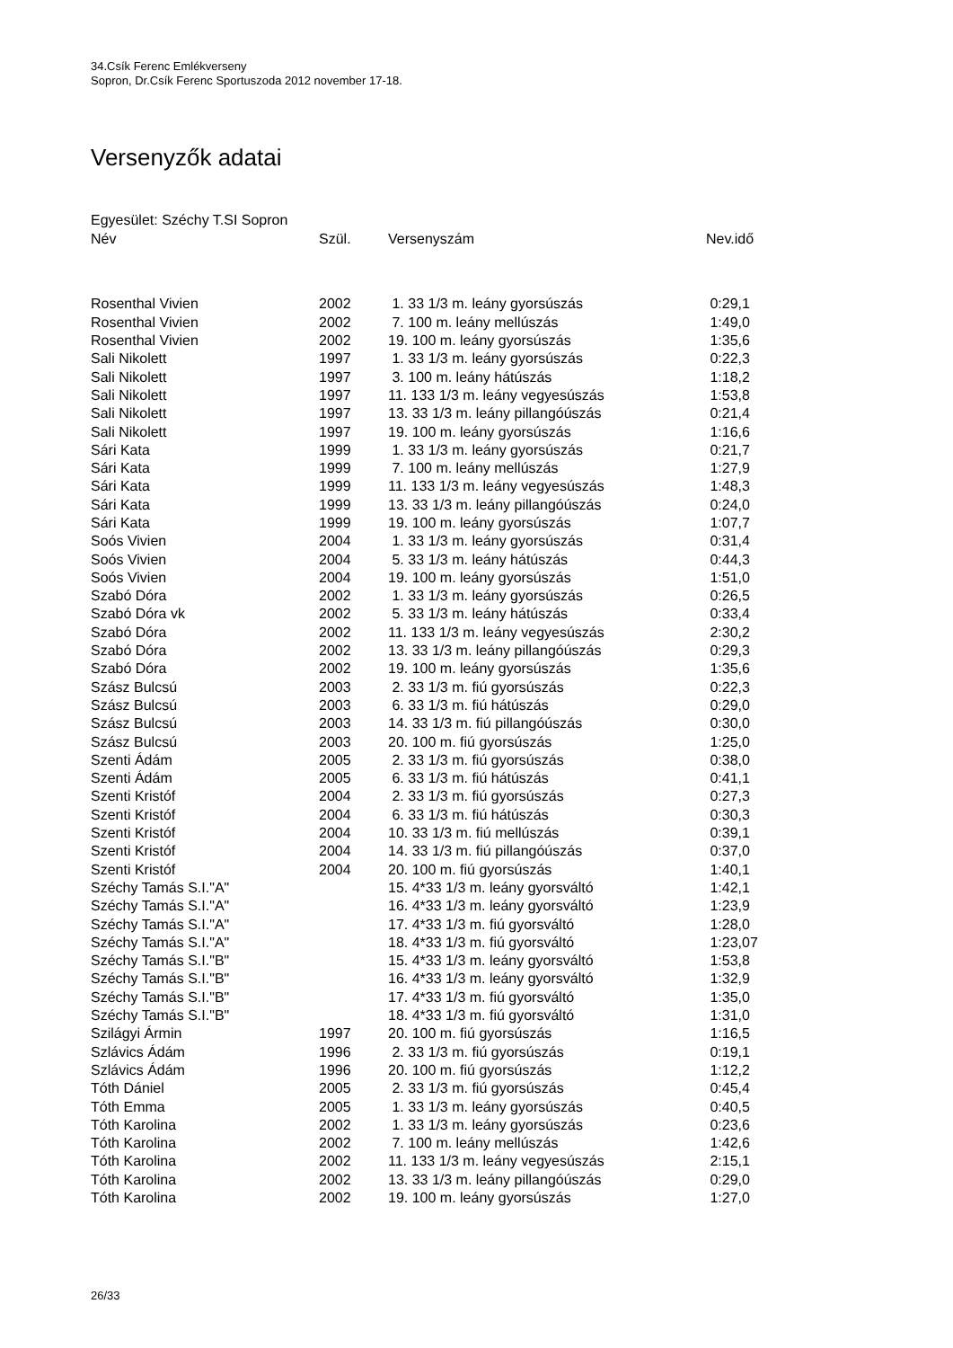34.Csík Ferenc Emlékverseny
Sopron, Dr.Csík Ferenc Sportuszoda 2012 november 17-18.
Versenyzők adatai
Egyesület: Széchy T.SI Sopron
| Név | Szül. | Versenyszám | Nev.idő |
| --- | --- | --- | --- |
| Rosenthal Vivien | 2002 | 1. 33 1/3 m. leány gyorsúszás | 0:29,1 |
| Rosenthal Vivien | 2002 | 7. 100 m. leány mellúszás | 1:49,0 |
| Rosenthal Vivien | 2002 | 19. 100 m. leány gyorsúszás | 1:35,6 |
| Sali Nikolett | 1997 | 1. 33 1/3 m. leány gyorsúszás | 0:22,3 |
| Sali Nikolett | 1997 | 3. 100 m. leány hátúszás | 1:18,2 |
| Sali Nikolett | 1997 | 11. 133 1/3 m. leány vegyesúszás | 1:53,8 |
| Sali Nikolett | 1997 | 13. 33 1/3 m. leány pillangóúszás | 0:21,4 |
| Sali Nikolett | 1997 | 19. 100 m. leány gyorsúszás | 1:16,6 |
| Sári Kata | 1999 | 1. 33 1/3 m. leány gyorsúszás | 0:21,7 |
| Sári Kata | 1999 | 7. 100 m. leány mellúszás | 1:27,9 |
| Sári Kata | 1999 | 11. 133 1/3 m. leány vegyesúszás | 1:48,3 |
| Sári Kata | 1999 | 13. 33 1/3 m. leány pillangóúszás | 0:24,0 |
| Sári Kata | 1999 | 19. 100 m. leány gyorsúszás | 1:07,7 |
| Soós Vivien | 2004 | 1. 33 1/3 m. leány gyorsúszás | 0:31,4 |
| Soós Vivien | 2004 | 5. 33 1/3 m. leány hátúszás | 0:44,3 |
| Soós Vivien | 2004 | 19. 100 m. leány gyorsúszás | 1:51,0 |
| Szabó Dóra | 2002 | 1. 33 1/3 m. leány gyorsúszás | 0:26,5 |
| Szabó Dóra vk | 2002 | 5. 33 1/3 m. leány hátúszás | 0:33,4 |
| Szabó Dóra | 2002 | 11. 133 1/3 m. leány vegyesúszás | 2:30,2 |
| Szabó Dóra | 2002 | 13. 33 1/3 m. leány pillangóúszás | 0:29,3 |
| Szabó Dóra | 2002 | 19. 100 m. leány gyorsúszás | 1:35,6 |
| Szász Bulcsú | 2003 | 2. 33 1/3 m. fiú gyorsúszás | 0:22,3 |
| Szász Bulcsú | 2003 | 6. 33 1/3 m. fiú hátúszás | 0:29,0 |
| Szász Bulcsú | 2003 | 14. 33 1/3 m. fiú pillangóúszás | 0:30,0 |
| Szász Bulcsú | 2003 | 20. 100 m. fiú gyorsúszás | 1:25,0 |
| Szenti Ádám | 2005 | 2. 33 1/3 m. fiú gyorsúszás | 0:38,0 |
| Szenti Ádám | 2005 | 6. 33 1/3 m. fiú hátúszás | 0:41,1 |
| Szenti Kristóf | 2004 | 2. 33 1/3 m. fiú gyorsúszás | 0:27,3 |
| Szenti Kristóf | 2004 | 6. 33 1/3 m. fiú hátúszás | 0:30,3 |
| Szenti Kristóf | 2004 | 10. 33 1/3 m. fiú mellúszás | 0:39,1 |
| Szenti Kristóf | 2004 | 14. 33 1/3 m. fiú pillangóúszás | 0:37,0 |
| Szenti Kristóf | 2004 | 20. 100 m. fiú gyorsúszás | 1:40,1 |
| Széchy Tamás S.I."A" | | 15. 4*33 1/3 m. leány gyorsváltó | 1:42,1 |
| Széchy Tamás S.I."A" | | 16. 4*33 1/3 m. leány gyorsváltó | 1:23,9 |
| Széchy Tamás S.I."A" | | 17. 4*33 1/3 m. fiú gyorsváltó | 1:28,0 |
| Széchy Tamás S.I."A" | | 18. 4*33 1/3 m. fiú gyorsváltó | 1:23,07 |
| Széchy Tamás S.I."B" | | 15. 4*33 1/3 m. leány gyorsváltó | 1:53,8 |
| Széchy Tamás S.I."B" | | 16. 4*33 1/3 m. leány gyorsváltó | 1:32,9 |
| Széchy Tamás S.I."B" | | 17. 4*33 1/3 m. fiú gyorsváltó | 1:35,0 |
| Széchy Tamás S.I."B" | | 18. 4*33 1/3 m. fiú gyorsváltó | 1:31,0 |
| Szilágyi Ármin | 1997 | 20. 100 m. fiú gyorsúszás | 1:16,5 |
| Szlávics Ádám | 1996 | 2. 33 1/3 m. fiú gyorsúszás | 0:19,1 |
| Szlávics Ádám | 1996 | 20. 100 m. fiú gyorsúszás | 1:12,2 |
| Tóth Dániel | 2005 | 2. 33 1/3 m. fiú gyorsúszás | 0:45,4 |
| Tóth Emma | 2005 | 1. 33 1/3 m. leány gyorsúszás | 0:40,5 |
| Tóth Karolina | 2002 | 1. 33 1/3 m. leány gyorsúszás | 0:23,6 |
| Tóth Karolina | 2002 | 7. 100 m. leány mellúszás | 1:42,6 |
| Tóth Karolina | 2002 | 11. 133 1/3 m. leány vegyesúszás | 2:15,1 |
| Tóth Karolina | 2002 | 13. 33 1/3 m. leány pillangóúszás | 0:29,0 |
| Tóth Karolina | 2002 | 19. 100 m. leány gyorsúszás | 1:27,0 |
26/33